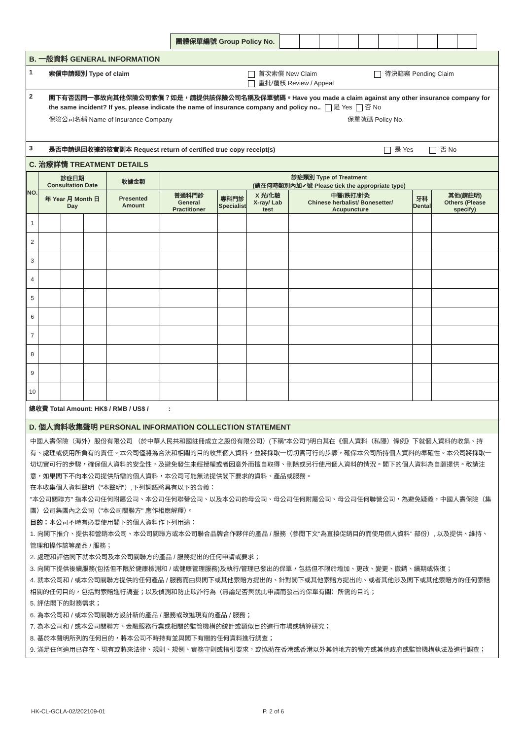團體保單編號 Group Policy No.
B. 一般資料 GENERAL INFORMATION
1 索償申請類別 Type of claim 首次索償 New Claim
重批/覆核 Review / Appeal 待決賠案 Pending Claim
2 閣下有否因同一事故向其他保險公司索償？如是，請提供該保險公司名稱及保單號碼。Have you made a claim against any other insurance company for the same incident? If yes, please indicate the name of insurance company and policy no.. 是 Yes 否 No
保險公司名稱 Name of Insurance Company 保單號碼 Policy No.
3 是否申請退回收據的核實副本 Request return of certified true copy receipt(s) 是 Yes 否 No
C. 治療詳情 TREATMENT DETAILS
| NO. | 診症日期 Consultation Date | | | 收據金額 | 診症類別 Type of Treatment (請在何時類別內加✔號 Please tick the appropriate type) | | | | | |
| --- | --- | --- | --- | --- | --- | --- | --- | --- | --- | --- |
| | 年 Year 月 Month 日 Day | | | | 普通科門診 General Practitioner | 專科門診 Specialist | X 光/化驗 X-ray/ Lab test | 中醫/跌打/針灸 Chinese herbalist/ Bonesetter/ Acupuncture | 牙科 Dental | 其他(請註明) Others (Please specify) |
| | | | | Presented Amount | | | | | | |
| 1 | | | | | | | | | | |
| 2 | | | | | | | | | | |
| 3 | | | | | | | | | | |
| 4 | | | | | | | | | | |
| 5 | | | | | | | | | | |
| 6 | | | | | | | | | | |
| 7 | | | | | | | | | | |
| 8 | | | | | | | | | | |
| 9 | | | | | | | | | | |
| 10 | | | | | | | | | | |
總收費 Total Amount: HK$ / RMB / US$ / :
D. 個人資料收集聲明 PERSONAL INFORMATION COLLECTION STATEMENT
中國人壽保險（海外）股份有限公司 （於中華人民共和國註冊成立之股份有限公司）(下稱"本公司")明白其在《個人資料（私隱）條例》下就個人資料的收集、持有、處理或使用所負有的責任。本公司僅將為合法和相關的目的收集個人資料，並將採取一切切實可行的步驟，確保本公司所持個人資料的準確性。本公司將採取一切切實可行的步驟，確保個人資料的安全性，及避免發生未經授權或者因意外而擅自取得、刪除或另行使用個人資料的情況。閣下的個人資料為自願提供。敬請注意，如果閣下不向本公司提供所需的個人資料，本公司可能無法提供閣下要求的資料、產品或服務。
在本收集個人資料聲明（"本聲明"）,下列詞語將具有以下的含義：
"本公司關聯方" 指本公司任何附屬公司、本公司任何聯營公司、以及本公司的母公司、母公司任何附屬公司、母公司任何聯營公司，為避免疑義，中國人壽保險（集團）公司集團內之公司（"本公司關聯方" 應作相應解釋）。
目的：本公司不時有必要使用閣下的個人資料作下列用途：
1. 向閣下推介、提供和營銷本公司、本公司關聯方或本公司聯合品牌合作夥伴的產品 / 服務（參閱下文"為直接促銷目的而使用個人資料" 部份）, 以及提供、維持、管理和操作該等產品 / 服務；
2. 處理和評估閣下就本公司及本公司關聯方的產品 / 服務提出的任何申請或要求；
3. 向閣下提供後續服務(包括但不限於健康檢測和 / 或健康管理服務)及執行/管理已發出的保單，包括但不限於增加、更改、變更、撤銷、續期或恢復；
4. 就本公司和 / 或本公司關聯方提供的任何產品 / 服務而由與閣下或其他索賠方提出的、針對閣下或其他索賠方提出的、或者其他涉及閣下或其他索賠方的任何索賠相關的任何目的，包括對索賠進行調查；以及偵測和防止欺詐行為（無論是否與就此申請而發出的保單有關）所需的目的；
5. 評估閣下的財務需求；
6. 為本公司和 / 或本公司關聯方設計新的產品 / 服務或改進現有的產品 / 服務；
7. 為本公司和 / 或本公司關聯方、金融服務行業或相關的監管機構的統計或類似目的進行市場或精算研究；
8. 基於本聲明所列的任何目的，將本公司不時持有並與閣下有關的任何資料進行調查；
9. 滿足任何適用已存在、現有或將來法律、規則、規例、實務守則或指引要求，或協助在香港或香港以外其他地方的警方或其他政府或監管機構執法及進行調查；
HK-CL-GCLA-02/202109-01 P. 2 of 6